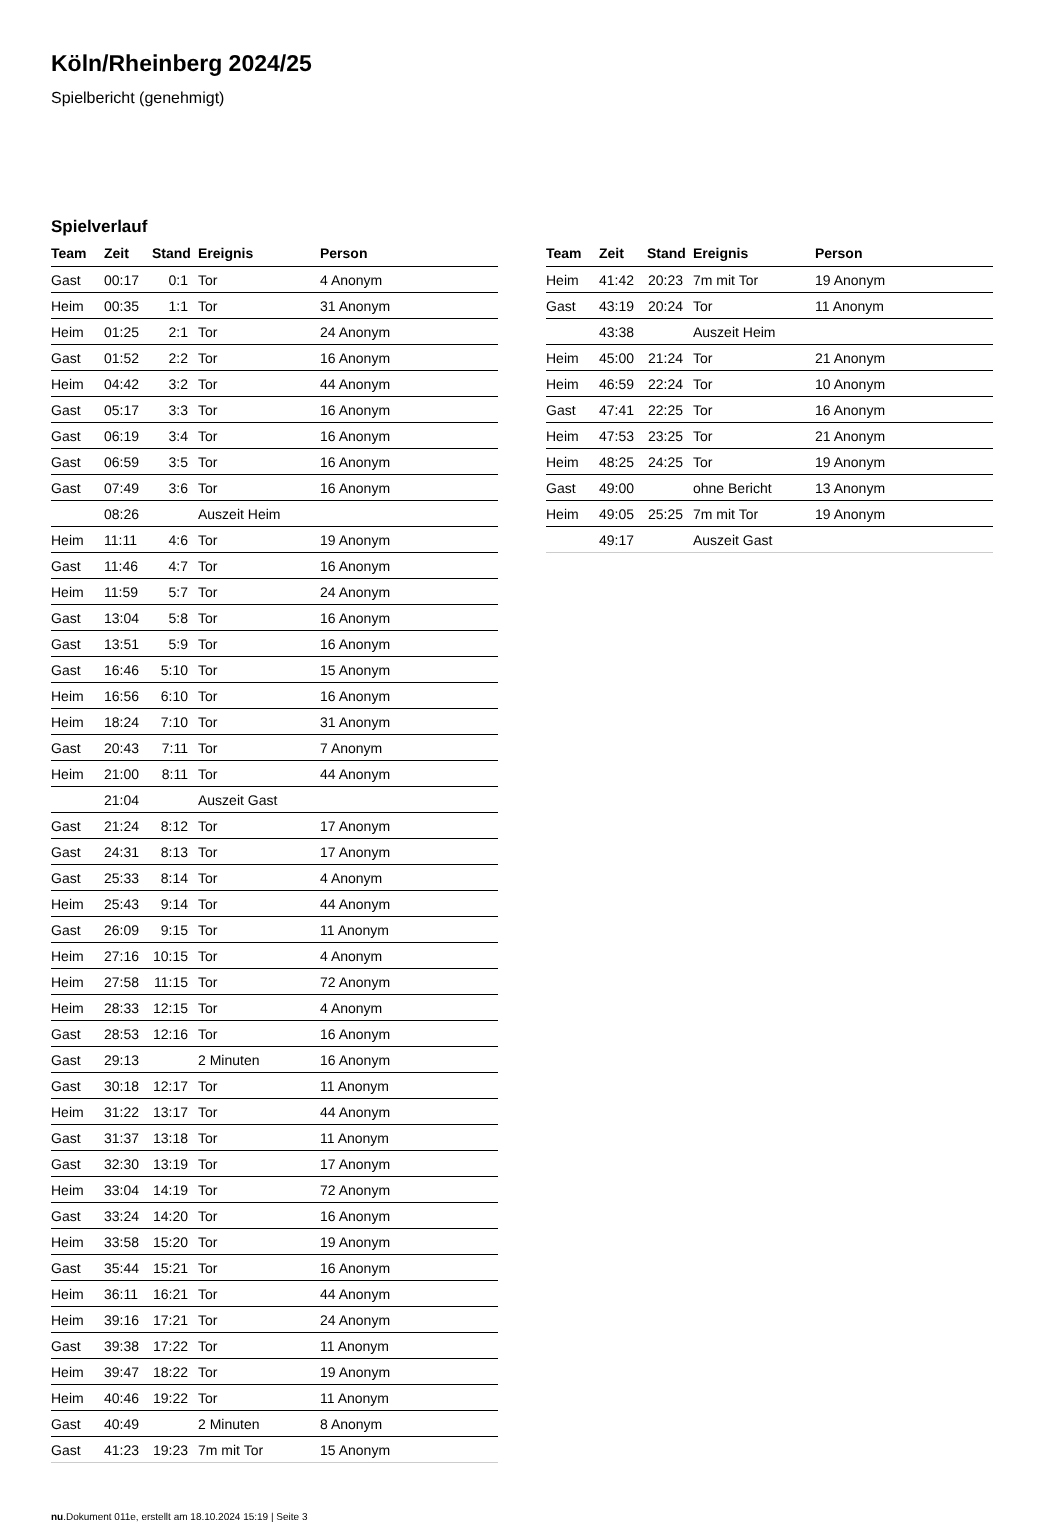Köln/Rheinberg 2024/25
Spielbericht (genehmigt)
Spielverlauf
| Team | Zeit | Stand | Ereignis | Person |
| --- | --- | --- | --- | --- |
| Gast | 00:17 | 0:1 | Tor | 4 Anonym |
| Heim | 00:35 | 1:1 | Tor | 31 Anonym |
| Heim | 01:25 | 2:1 | Tor | 24 Anonym |
| Gast | 01:52 | 2:2 | Tor | 16 Anonym |
| Heim | 04:42 | 3:2 | Tor | 44 Anonym |
| Gast | 05:17 | 3:3 | Tor | 16 Anonym |
| Gast | 06:19 | 3:4 | Tor | 16 Anonym |
| Gast | 06:59 | 3:5 | Tor | 16 Anonym |
| Gast | 07:49 | 3:6 | Tor | 16 Anonym |
| | 08:26 | | Auszeit Heim | |
| Heim | 11:11 | 4:6 | Tor | 19 Anonym |
| Gast | 11:46 | 4:7 | Tor | 16 Anonym |
| Heim | 11:59 | 5:7 | Tor | 24 Anonym |
| Gast | 13:04 | 5:8 | Tor | 16 Anonym |
| Gast | 13:51 | 5:9 | Tor | 16 Anonym |
| Gast | 16:46 | 5:10 | Tor | 15 Anonym |
| Heim | 16:56 | 6:10 | Tor | 16 Anonym |
| Heim | 18:24 | 7:10 | Tor | 31 Anonym |
| Gast | 20:43 | 7:11 | Tor | 7 Anonym |
| Heim | 21:00 | 8:11 | Tor | 44 Anonym |
| | 21:04 | | Auszeit Gast | |
| Gast | 21:24 | 8:12 | Tor | 17 Anonym |
| Gast | 24:31 | 8:13 | Tor | 17 Anonym |
| Gast | 25:33 | 8:14 | Tor | 4 Anonym |
| Heim | 25:43 | 9:14 | Tor | 44 Anonym |
| Gast | 26:09 | 9:15 | Tor | 11 Anonym |
| Heim | 27:16 | 10:15 | Tor | 4 Anonym |
| Heim | 27:58 | 11:15 | Tor | 72 Anonym |
| Heim | 28:33 | 12:15 | Tor | 4 Anonym |
| Gast | 28:53 | 12:16 | Tor | 16 Anonym |
| Gast | 29:13 | | 2 Minuten | 16 Anonym |
| Gast | 30:18 | 12:17 | Tor | 11 Anonym |
| Heim | 31:22 | 13:17 | Tor | 44 Anonym |
| Gast | 31:37 | 13:18 | Tor | 11 Anonym |
| Gast | 32:30 | 13:19 | Tor | 17 Anonym |
| Heim | 33:04 | 14:19 | Tor | 72 Anonym |
| Gast | 33:24 | 14:20 | Tor | 16 Anonym |
| Heim | 33:58 | 15:20 | Tor | 19 Anonym |
| Gast | 35:44 | 15:21 | Tor | 16 Anonym |
| Heim | 36:11 | 16:21 | Tor | 44 Anonym |
| Heim | 39:16 | 17:21 | Tor | 24 Anonym |
| Gast | 39:38 | 17:22 | Tor | 11 Anonym |
| Heim | 39:47 | 18:22 | Tor | 19 Anonym |
| Heim | 40:46 | 19:22 | Tor | 11 Anonym |
| Gast | 40:49 | | 2 Minuten | 8 Anonym |
| Gast | 41:23 | 19:23 | 7m mit Tor | 15 Anonym |
| Team | Zeit | Stand | Ereignis | Person |
| --- | --- | --- | --- | --- |
| Heim | 41:42 | 20:23 | 7m mit Tor | 19 Anonym |
| Gast | 43:19 | 20:24 | Tor | 11 Anonym |
| | 43:38 | | Auszeit Heim | |
| Heim | 45:00 | 21:24 | Tor | 21 Anonym |
| Heim | 46:59 | 22:24 | Tor | 10 Anonym |
| Gast | 47:41 | 22:25 | Tor | 16 Anonym |
| Heim | 47:53 | 23:25 | Tor | 21 Anonym |
| Heim | 48:25 | 24:25 | Tor | 19 Anonym |
| Gast | 49:00 | | ohne Bericht | 13 Anonym |
| Heim | 49:05 | 25:25 | 7m mit Tor | 19 Anonym |
| | 49:17 | | Auszeit Gast | |
nu.Dokument 011e, erstellt am 18.10.2024 15:19 | Seite 3